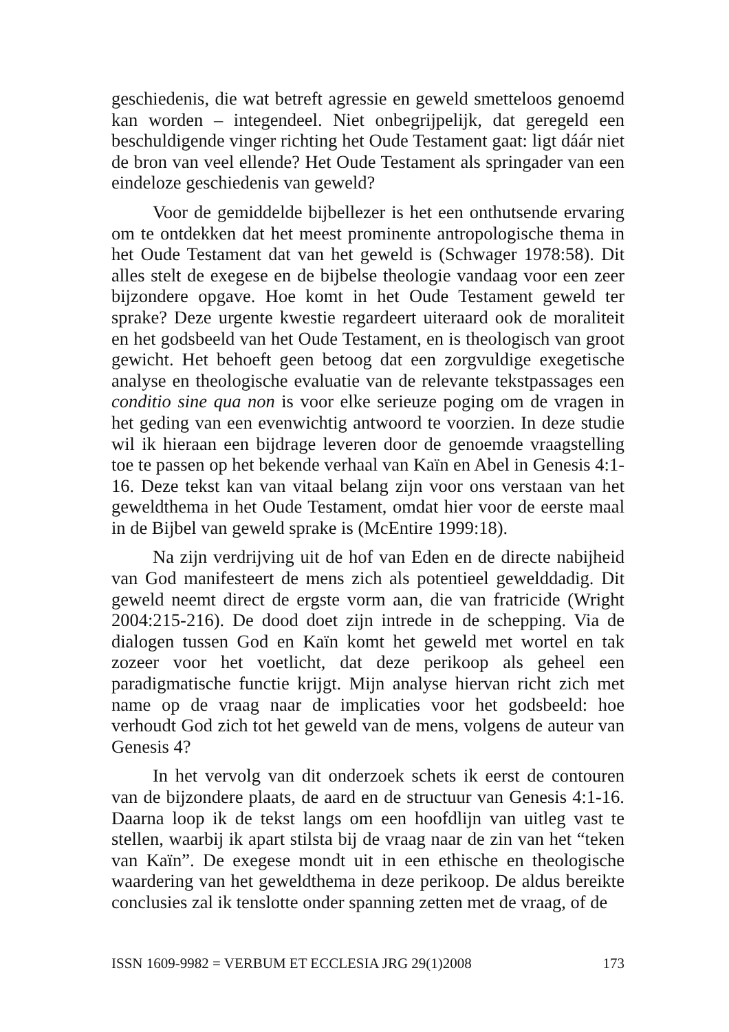geschiedenis, die wat betreft agressie en geweld smetteloos genoemd kan worden – integendeel. Niet onbegrijpelijk, dat geregeld een beschuldigende vinger richting het Oude Testament gaat: ligt dáár niet de bron van veel ellende? Het Oude Testament als springader van een eindeloze geschiedenis van geweld?
Voor de gemiddelde bijbellezer is het een onthutsende ervaring om te ontdekken dat het meest prominente antropologische thema in het Oude Testament dat van het geweld is (Schwager 1978:58). Dit alles stelt de exegese en de bijbelse theologie vandaag voor een zeer bijzondere opgave. Hoe komt in het Oude Testament geweld ter sprake? Deze urgente kwestie regardeert uiteraard ook de moraliteit en het godsbeeld van het Oude Testament, en is theologisch van groot gewicht. Het behoeft geen betoog dat een zorgvuldige exegetische analyse en theologische evaluatie van de relevante tekstpassages een conditio sine qua non is voor elke serieuze poging om de vragen in het geding van een evenwichtig antwoord te voorzien. In deze studie wil ik hieraan een bijdrage leveren door de genoemde vraagstelling toe te passen op het bekende verhaal van Kaïn en Abel in Genesis 4:1-16. Deze tekst kan van vitaal belang zijn voor ons verstaan van het geweldthema in het Oude Testament, omdat hier voor de eerste maal in de Bijbel van geweld sprake is (McEntire 1999:18).
Na zijn verdrijving uit de hof van Eden en de directe nabijheid van God manifesteert de mens zich als potentieel gewelddadig. Dit geweld neemt direct de ergste vorm aan, die van fratricide (Wright 2004:215-216). De dood doet zijn intrede in de schepping. Via de dialogen tussen God en Kaïn komt het geweld met wortel en tak zozeer voor het voetlicht, dat deze perikoop als geheel een paradigmatische functie krijgt. Mijn analyse hiervan richt zich met name op de vraag naar de implicaties voor het godsbeeld: hoe verhoudt God zich tot het geweld van de mens, volgens de auteur van Genesis 4?
In het vervolg van dit onderzoek schets ik eerst de contouren van de bijzondere plaats, de aard en de structuur van Genesis 4:1-16. Daarna loop ik de tekst langs om een hoofdlijn van uitleg vast te stellen, waarbij ik apart stilsta bij de vraag naar de zin van het “teken van Kaïn”. De exegese mondt uit in een ethische en theologische waardering van het geweldthema in deze perikoop. De aldus bereikte conclusies zal ik tenslotte onder spanning zetten met de vraag, of de
ISSN 1609-9982 = VERBUM ET ECCLESIA JRG 29(1)2008 173